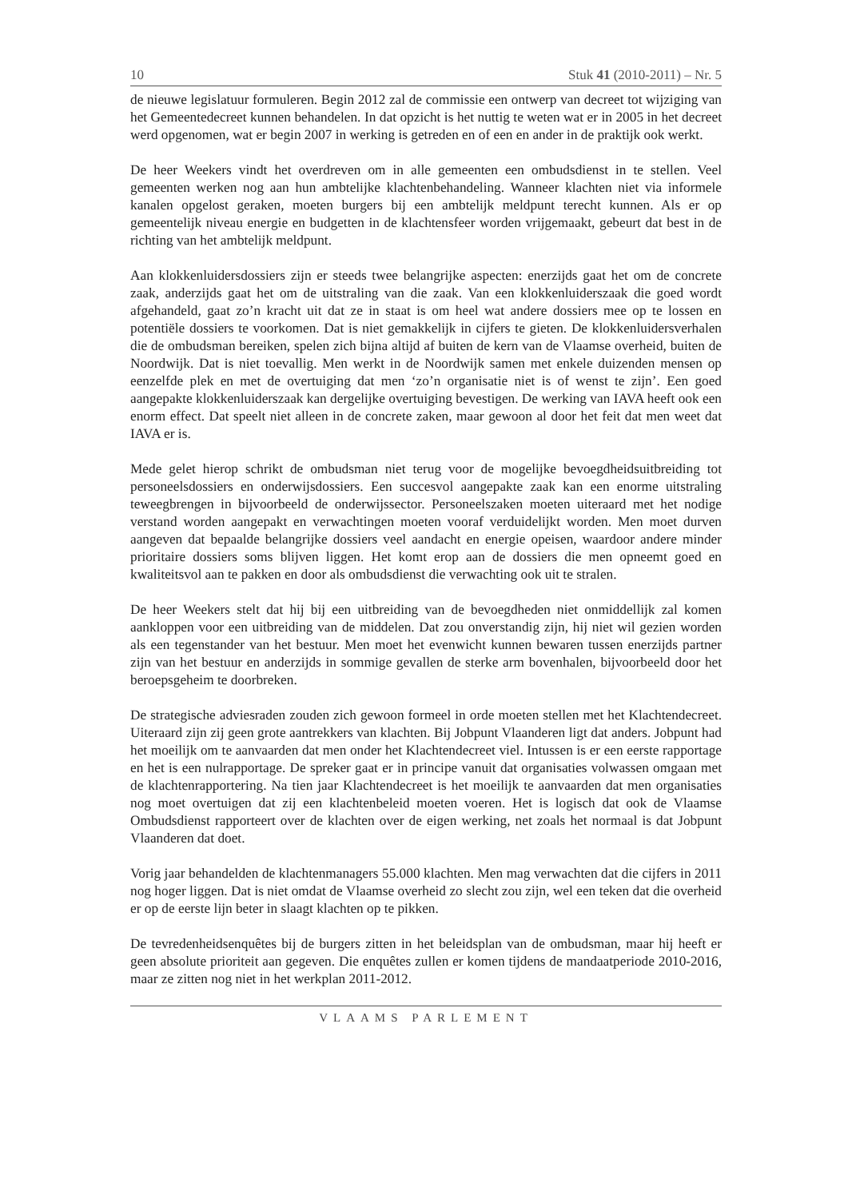10 Stuk 41 (2010-2011) – Nr. 5
de nieuwe legislatuur formuleren. Begin 2012 zal de commissie een ontwerp van decreet tot wijziging van het Gemeentedecreet kunnen behandelen. In dat opzicht is het nuttig te weten wat er in 2005 in het decreet werd opgenomen, wat er begin 2007 in werking is getreden en of een en ander in de praktijk ook werkt.
De heer Weekers vindt het overdreven om in alle gemeenten een ombudsdienst in te stellen. Veel gemeenten werken nog aan hun ambtelijke klachtenbehandeling. Wanneer klachten niet via informele kanalen opgelost geraken, moeten burgers bij een ambtelijk meldpunt terecht kunnen. Als er op gemeentelijk niveau energie en budgetten in de klachtensfeer worden vrijgemaakt, gebeurt dat best in de richting van het ambtelijk meldpunt.
Aan klokkenluidersdossiers zijn er steeds twee belangrijke aspecten: enerzijds gaat het om de concrete zaak, anderzijds gaat het om de uitstraling van die zaak. Van een klokkenluiderszaak die goed wordt afgehandeld, gaat zo’n kracht uit dat ze in staat is om heel wat andere dossiers mee op te lossen en potentiële dossiers te voorkomen. Dat is niet gemakkelijk in cijfers te gieten. De klokkenluidersverhalen die de ombudsman bereiken, spelen zich bijna altijd af buiten de kern van de Vlaamse overheid, buiten de Noordwijk. Dat is niet toevallig. Men werkt in de Noordwijk samen met enkele duizenden mensen op eenzelfde plek en met de overtuiging dat men ‘zo’n organisatie niet is of wenst te zijn’. Een goed aangepakte klokkenluiderszaak kan dergelijke overtuiging bevestigen. De werking van IAVA heeft ook een enorm effect. Dat speelt niet alleen in de concrete zaken, maar gewoon al door het feit dat men weet dat IAVA er is.
Mede gelet hierop schrikt de ombudsman niet terug voor de mogelijke bevoegdheidsuitbreiding tot personeelsdossiers en onderwijsdossiers. Een succesvol aangepakte zaak kan een enorme uitstraling teweegbrengen in bijvoorbeeld de onderwijssector. Personeelszaken moeten uiteraard met het nodige verstand worden aangepakt en verwachtingen moeten vooraf verduidelijkt worden. Men moet durven aangeven dat bepaalde belangrijke dossiers veel aandacht en energie opeisen, waardoor andere minder prioritaire dossiers soms blijven liggen. Het komt erop aan de dossiers die men opneemt goed en kwaliteitsvol aan te pakken en door als ombudsdienst die verwachting ook uit te stralen.
De heer Weekers stelt dat hij bij een uitbreiding van de bevoegdheden niet onmiddellijk zal komen aankloppen voor een uitbreiding van de middelen. Dat zou onverstandig zijn, hij niet wil gezien worden als een tegenstander van het bestuur. Men moet het evenwicht kunnen bewaren tussen enerzijds partner zijn van het bestuur en anderzijds in sommige gevallen de sterke arm bovenhalen, bijvoorbeeld door het beroepsgeheim te doorbreken.
De strategische adviesraden zouden zich gewoon formeel in orde moeten stellen met het Klachtendecreet. Uiteraard zijn zij geen grote aantrekkers van klachten. Bij Jobpunt Vlaanderen ligt dat anders. Jobpunt had het moeilijk om te aanvaarden dat men onder het Klachtendecreet viel. Intussen is er een eerste rapportage en het is een nulrapportage. De spreker gaat er in principe vanuit dat organisaties volwassen omgaan met de klachtenrapportering. Na tien jaar Klachtendecreet is het moeilijk te aanvaarden dat men organisaties nog moet overtuigen dat zij een klachtenbeleid moeten voeren. Het is logisch dat ook de Vlaamse Ombudsdienst rapporteert over de klachten over de eigen werking, net zoals het normaal is dat Jobpunt Vlaanderen dat doet.
Vorig jaar behandelden de klachtenmanagers 55.000 klachten. Men mag verwachten dat die cijfers in 2011 nog hoger liggen. Dat is niet omdat de Vlaamse overheid zo slecht zou zijn, wel een teken dat die overheid er op de eerste lijn beter in slaagt klachten op te pikken.
De tevredenheidsenquêtes bij de burgers zitten in het beleidsplan van de ombudsman, maar hij heeft er geen absolute prioriteit aan gegeven. Die enquêtes zullen er komen tijdens de mandaatperiode 2010-2016, maar ze zitten nog niet in het werkplan 2011-2012.
VLAAMS PARLEMENT